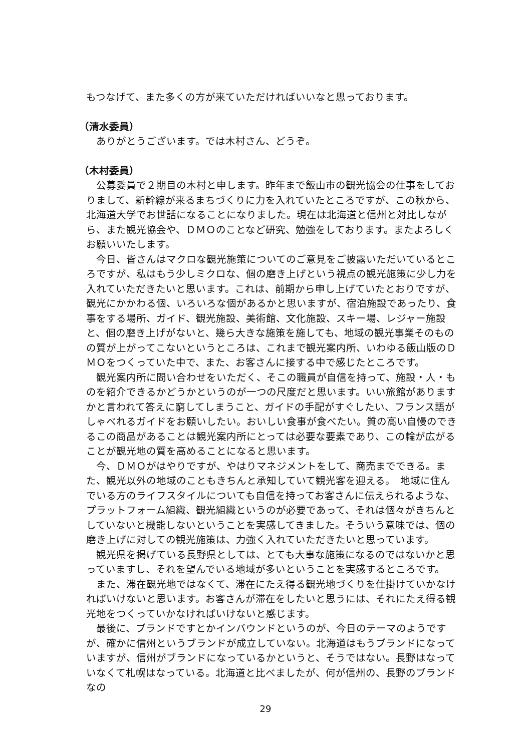もつなげて、また多くの方が来ていただければいいなと思っております。
（清水委員）
ありがとうございます。では木村さん、どうぞ。
（木村委員）
公募委員で２期目の木村と申します。昨年まで飯山市の観光協会の仕事をしておりまして、新幹線が来るまちづくりに力を入れていたところですが、この秋から、北海道大学でお世話になることになりました。現在は北海道と信州と対比しながら、また観光協会や、ＤＭＯのことなど研究、勉強をしております。またよろしくお願いいたします。
今日、皆さんはマクロな観光施策についてのご意見をご披露いただいているところですが、私はもう少しミクロな、個の磨き上げという視点の観光施策に少し力を入れていただきたいと思います。これは、前期から申し上げていたとおりですが、観光にかかわる個、いろいろな個があるかと思いますが、宿泊施設であったり、食事をする場所、ガイド、観光施設、美術館、文化施設、スキー場、レジャー施設と、個の磨き上げがないと、幾ら大きな施策を施しても、地域の観光事業そのものの質が上がってこないというところは、これまで観光案内所、いわゆる飯山版のＤＭＯをつくっていた中で、また、お客さんに接する中で感じたところです。
観光案内所に問い合わせをいただく、そこの職員が自信を持って、施設・人・ものを紹介できるかどうかというのが一つの尺度だと思います。いい旅館がありますかと言われて答えに窮してしまうこと、ガイドの手配がすぐしたい、フランス語がしゃべれるガイドをお願いしたい。おいしい食事が食べたい。質の高い自慢のできるこの商品があることは観光案内所にとっては必要な要素であり、この輪が広がることが観光地の質を高めることになると思います。
今、ＤＭＯがはやりですが、やはりマネジメントをして、商売までできる。また、観光以外の地域のこともきちんと承知していて観光客を迎える。　地域に住んでいる方のライフスタイルについても自信を持ってお客さんに伝えられるような、プラットフォーム組織、観光組織というのが必要であって、それは個々がきちんとしていないと機能しないということを実感してきました。そういう意味では、個の磨き上げに対しての観光施策は、力強く入れていただきたいと思っています。
観光県を掲げている長野県としては、とても大事な施策になるのではないかと思っていますし、それを望んでいる地域が多いということを実感するところです。
また、滞在観光地ではなくて、滞在にたえ得る観光地づくりを仕掛けていかなければいけないと思います。お客さんが滞在をしたいと思うには、それにたえ得る観光地をつくっていかなければいけないと感じます。
最後に、ブランドですとかインバウンドというのが、今日のテーマのようですが、確かに信州というブランドが成立していない。北海道はもうブランドになっていますが、信州がブランドになっているかというと、そうではない。長野はなっていなくて札幌はなっている。北海道と比べましたが、何が信州の、長野のブランドなの
29